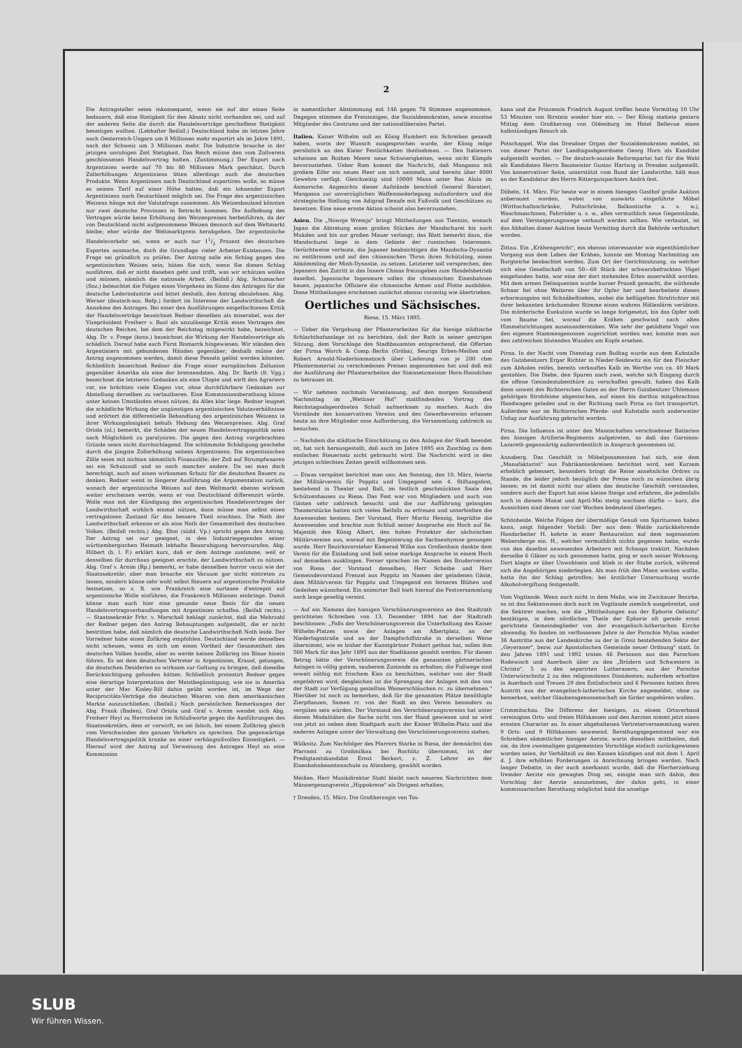2
Die Antragsteller seien inkonsequent, wenn sie auf der einen Seite bedauern, daß eine Stetigkeit für den Absatz nicht vorhanden sei, und auf der anderen Seite die durch die Handelsverträge geschaffene Stetigkeit beseitigen wollten. (Lebhafter Beifall.) Deutschland habe im letzten Jahre nach Oesterreich-Ungarn um 8 Millionen mehr exportirt als im Jahre 1891, nach der Schweiz um 3 Millionen mehr. Die Industrie brauche in der jetzigen unruhigen Zeit Stetigkeit. Das Reich müsse den vom Zollverein geschlossenen Handelsvertrag halten. (Zustimmung.) Der Export nach Argentinien werde auf 70 bis 80 Millionen Mark geschätzt. Durch Zollerhöhungen Argentiniens litten allerdings auch die deutschen Produkte. Wenn Argentinien nach Deutschland exportiren wolle, so müsse es seinen Tarif auf einer Höhe halten, daß ein lohnender Export Argentiniens nach Deutschland möglich sei. Die Frage des argentinischen Weizens hänge mit der Valutafrage zusammen. Als Weizenbauland könnten nur zwei deutsche Provinzen in Betracht kommen. Die Aufhebung des Vertrages würde keine Erhöhung des Weizenpreises herbeiführen, da der von Deutschland nicht aufgenommene Weizen dennoch auf dem Weltmarkt bleibe; eher würde der Weltmarktpreis herabgehen. Der argentinische Handelsverkehr sei, wenn er auch nur 11/2 Prozent des deutschen Exportes ausmache, doch die Grundlage vieler Arbeiter-Existenzen. Die Frage sei gründlich zu prüfen. Der Antrag solle ein Schlag gegen den argentinischen Weizen sein; hüten Sie sich, wenn Sie diesen Schlag ausführen, daß er nicht daneben geht und trifft, was wir schützen wollen und müssen, nämlich die nationale Arbeit. (Beifall.) Abg. Schumacher (Soz.) beleuchtet die Folgen eines Vorgehens im Sinne des Antrages für die deutsche Lederindustrie und bittet deshalb, den Antrag abzulehnen. Abg. Werner (deutsch-soz. Refp.) fordert im Interesse der Landwirthschaft die Annahme des Antrages. Bei einer den Ausführungen eingeflochtenen Kritik der Handelsverträge bezeichnet Redner dieselben als miserabel, was der Vizepräsident Freiherr v. Buol als unzulässige Kritik eines Vertrages des deutschen Reiches, bei dem der Reichstag mitgewirkt habe, bezeichnet. Abg. Dr. v. Frege (kons.) bezeichnet die Wirkung der Handelsverträge als schädlich. Darauf habe auch Fürst Bismarck hingewiesen. Wir ständen den Argentiniern mit gebundenen Händen gegenüber; deshalb müsse der Antrag angenommen werden, damit diese Fesseln gelöst werden könnten. Schließlich bezeichnet Redner die Frage einer europäischen Zollunion gegenüber Amerika als eine der brennendsten. Abg. Dr. Barth (fr. Vgg.) bezeichnet die letzteren Gedanken als eine Utopie und wirft den Agrariern vor, sie brächten viele Klagen vor, ohne durchführbare Gedanken zur Abstellung derselben zu verlautbaren. Eine Kommissionsberathung könne unter keinen Umständen etwas nützen, da Alles klar liege. Redner leugnet die schädliche Wirkung der ungünstigen argentinischen Valutaverhältnisse und erörtert die differentielle Behandlung des argentinischen Weizens in ihrer Wirkungslosigkeit behufs Hebung des Weizenpreises. Abg. Graf Oriola (nl.) bemerkt, die Schäden der neuen Handelsvertragspolitik seien nach Möglichkeit zu paralysiren. Die gegen den Antrag vorgebrachten Gründe seien nicht durchschlagend. Die schlimmste Schädigung geschehe durch die jüngste Zollerhöhung seitens Argentiniens. Die argentinischen Zölle seien mit nichten sämmtlich Finanzzölle; der Zoll auf Strumpfwaaren sei ein Schutzzoll und so noch mancher andere. Da sei man doch berechtigt, auch auf einen wirksamen Schutz für die deutschen Bauern zu denken. Redner weist in längerer Ausführung die Argumentation zurück, wonach der argentinische Weizen auf dem Weltmarkt ebenso wirksam weiter erscheinen werde, wenn er von Deutschland differenzirt würde. Wolle man mit der Kündigung des argentinischen Handelsvertrages der Landwirthschaft wirklich einmal nützen, dann müsse man selbst einen vertragslosen Zustand für das bessere Theil erachten. Die Noth der Landwirthschaft erkenne er als eine Noth der Gesammtheit des deutschen Volkes. (Beifall rechts.) Abg. Ehni (südd. Vp.) spricht gegen den Antrag. Der Antrag sei nur geeignet, in den Industriegegenden seiner württembergischen Heimath lebhafte Beunruhigung hervorzurufen. Abg. Hilbert (b. l. F.) erklärt kurz, daß er dem Antrage zustimme, weil er denselben für durchaus geeignet erachte, der Landwirthschaft zu nützen. Abg. Graf v. Arnim (Rp.) bemerkt, er habe denselben horror vacui wie der Staatssekretär; aber man brauche ein Vacuum gar nicht eintreten zu lassen, sondern könne sehr wohl selbst Steuern auf argentinische Produkte festsetzen, so z. B. wie Frankreich eine surtasee d'entrepot auf argentinische Wolle einführen, die Frankreich Millionen einbringe. Damit könne man auch hier eine gesunde neue Basis für die neuen Handelsvertragsverhandlungen mit Argentinien schaffen. (Beifall rechts.) — Staatssekretär Frhr. v. Marschall beklagt zunächst, daß die Mehrzahl der Redner gegen den Antrag Behauptungen aufgestellt, die er nicht bestritten habe, daß nämlich die deutsche Landwirthschaft Noth leide. Der Vorredner habe einen Zollkrieg empfohlen. Deutschland werde denselben nicht scheuen, wenn es sich um einen Vortheil der Gesammtheit des deutschen Volkes handle, aber es werde keinen Zollkrieg ins Blaue hinein führen. Es sei dem deutschen Vertreter in Argentinien, Krauel, gelungen, die deutschen Desiderien so wirksam zur Geltung zu bringen, daß dieselbe Berücksichtigung gefunden hätten. Schließlich protestirt Redner gegen eine derartige Interpretation der Meistbegünstigung, wie sie in Amerika unter der Mac Kinley-Bill dahin geübt worden ist, im Wege der Reciprocitäts-Verträge die deutschen Waaren von dem amerikanischen Markte auszuschließen. (Beifall.) Nach persönlichen Bemerkungen der Abg. Frank (Baden), Graf Oriola und Graf v. Arnim wendet sich Abg. Freiherr Heyl zu Herrnsheim im Schlußworte gegen die Ausführungen des Staatssekretärs, dem er vorwirft, es sei falsch, bei einem Zollkrieg gleich vom Verschwinden des ganzen Verkehrs zu sprechen. Die gegenwärtige Handelsvertragspolitik kranke an einer verhängnißvollen Einseitigkeit. — Hierauf wird der Antrag auf Verweisung des Antrages Heyl an eine Kommission
in namentlicher Abstimmung mit 146 gegen 78 Stimmen angenommen. Dagegen stimmen die Freisinnigen, die Sozialdemokraten, sowie einzelne Mitglieder des Centrums und der nationalliberalen Partei.
Italien. Kaiser Wilhelm soll an König Humbert ein Schreiben gesandt haben, worin der Wunsch ausgesprochen wurde, der König möge persönlich an den Kieler Festlichkeiten theilnehmen. — Den Italienern scheinen am Rothen Meere neue Schwierigkeiten, wenn nicht Kämpfe bevorzustehen. Ueber Rom kommt die Nachricht, daß Mangassa mit großem Eifer ein neues Heer um sich sammelt, und bereits über 4000 Gewehre verfügt. Gleichzeitig sind 10000 Mann unter Ras Alula im Anmarsche. Angesichts dieser Aufstände beschloß General Baratieri, Mangassa zur unverzüglichen Waffenniederlegung aufzufordern und die strategische Stellung von Adigrad Denafe mit Fußvolk und Geschützen zu besetzen. Eine neue ernste Aktion scheint also bevorzustehen.
Asien. Die „Nowoje Wremja" bringt Mittheilungen aus Tientsin, wonach Japan die Abtretung eines großen Stückes der Mandschurei bis nach Mukden und bis zur großen Mauer verlangt; das Blatt bemerkt dazu, die Mandschurei liege in dem Gebiete der russischen Interessen. Gerüchtweise verlaute, die Japaner beabsichtigen die Mandschu-Dynastie zu entthronen und auf den chinesischen Thron ihren Schützling, einen Abkömmling der Minh-Dynastie, zu setzen. Letzterer soll versprechen, den Japanern den Zutritt in das Innere Chinas freizugeben zum Handelsbetrieb daselbst. Japanische Ingenieure sollen die chinesischen Eisenbahnen bauen, japanische Offiziere die chinesische Armee und Flotte ausbilden. Diese Mittheilungen erscheinen zunächst ebenso vorzeitig wie übertrieben.
Oertliches und Sächsisches.
Riesa, 15. März 1895.
— Ueber die Vergebung der Pflasterarbeiten für die hiesige städtische Schlachthofsanlage ist zu berichten, daß der Rath in seiner gestrigen Sitzung, dem Vorschlage des Stadtbauamtes entsprechend, die Offerten der Firma Worch & Comp.-Berlin (Gröba), Seurigs Erben-Meißen und Robert Arnold-Niederlommatzsch über Lieferung von je 200 cbm Pflastermaterial zu verschiedenen Preisen angenommen hat und daß mit der Ausführung der Pflasterarbeiten der Steinsetzmeister Horn-Haindchen zu betrauen ist.
— Wir nehmen nochmals Veranlassung, auf den morgen Sonnabend Nachmittag im „Wettiner Hof" stattfindenden Vortrag des Reichstagsabgeordneten Schall aufmerksam zu machen. Auch die Vorstände des konservativen Vereins und des Gewerbevereins erlassen heute an ihre Mitglieder eine Aufforderung, die Versammlung zahlreich zu besuchen.
— Nachdem die städtische Einschätzung zu den Anlagen der Stadt beendet ist, hat sich herausgestellt, daß auch im Jahre 1895 ein Zuschlag zu dem einfachen Steuersatz nicht gebraucht wird. Die Nachricht wird in den jetzigen schlechten Zeiten gewiß willkommen sein.
— Etwas verspätet berichtet man uns: Am Sonntag, den 10. März, feierte der Militärverein für Poppitz und Umgegend sein 4. Stiftungsfest, bestehend in Theater und Ball, im festlich geschmückten Saale des Schützenhauses zu Riesa. Das Fest war von Mitgliedern und auch von Gästen sehr zahlreich besucht und die zur Aufführung gelangten Theaterstücke hatten sich vielen Beifalls zu erfreuen und unterhielten die Anwesenden bestens. Der Vorstand, Herr Moritz Hennig, begrüßte die Anwesenden und brachte zum Schluß seiner Ansprache ein Hoch auf Se. Majestät den König Albert, den hohen Protektor der sächsischen Militärvereine aus, worauf mit Begeisterung die Sachsenhymne gesungen wurde. Herr Bezirksvorsteher Kamerad Wilke aus Großenhain dankte dem Verein für die Einladung und ließ seine markige Ansprache in einem Hoch auf denselben ausklingen. Ferner sprachen im Namen des Brudervereins von Riesa der Vorstand desselben, Herr Scheibe und Herr Gemeindevorstand Frenzel aus Poppitz im Namen der geladenen Gäste, dem Militärverein für Poppitz und Umgegend ein ferneres Blühen und Gedeihen wünschend. Ein animirter Ball hielt hierauf die Festversammlung noch lange gesellig vereint.
— Auf ein Namens des hiesigen Verschönerungsvereins an den Stadtrath gerichtetes Schreiben von 13. Dezember 1894 hat der Stadtrath beschlossen: „Falls der Verschönerungsverein die Unterhaltung des Kaiser Wilhelm-Platzes sowie der Anlagen am Albertplatz, an der Niederlagsstraße und an der Dampfschiffstraße in derselben Weise übernimmt, wie es bisher der Kunstgärtner Pinkert gethan hat, sollen ihm 500 Mark für das Jahr 1895 aus der Stadtkasse gezahlt werden. Für diesen Betrag hätte der Verschönerungsverein die genannten gärtnerischen Anlagen in völlig gutem, sauberem Zustande zu erhalten; die Fußwege sind soweit nöthig mit frischem Kies zu beschütten, welcher von der Stadt angefahren wird; desgleichen ist die Sprengung der Anlagen mit den von der Stadt zur Verfügung gestellten Wasserschläuchen rc. zu übernehmen." Hierüber ist noch zu bemerken, daß für die genannten Plätze benöthigte Zierpflanzen, Samen rc. von der Stadt an den Verein besonders zu vergüten sein würden. Der Vorstand des Verschönerungsvereins hat unter diesen Modalitäten die Sache nicht von der Hand gewiesen und so wird von jetzt an neben dem Stadtpark auch der Kaiser Wilhelm-Platz und die anderen Anlagen unter der Verwaltung des Verschönerungsvereins stehen.
Wülknitz. Zum Nachfolger des Pfarrers Starke in Riesa, der demnächst das Pfarramt zu Großmilkau bei Rochlitz übernimmt, ist der Predigtamtskandidat Ernst Beckert, z. Z. Lehrer an der Eisenbahnbeamtenschule zu Altenberg, gewählt worden.
Meißen. Herr Musikdirektor Stahl bleibt nach neueren Nachrichten dem Männergesangverein „Hippokrene" als Dirigent erhalten.
† Dresden, 15. März. Die Großherzogin von Tos-
kana und die Prinzessin Friedrich August treffen heute Vormittag 10 Uhr 53 Minuten von Birstein wieder hier ein. — Der König stattete gestern Mittag dem Großherzog von Oldenburg im Hotel Bellevue einen halbstündigen Besuch ab.
Potschappel. Wie das Dresdner Organ der Sozialdemokraten meldet, ist von dieser Partei der Landtagsabgeordnete Georg Horn als Kandidat aufgestellt worden. — Die deutsch-soziale Reformpartei hat für die Wahl als Kandidaten Herrn Baumeister Gustav Hartwig in Dresden aufgestellt. Von konservativer Seite, unterstützt vom Bund der Landwirthe, hält man an der Kandidatur des Herrn Rittergutspachters Andrä fest.
Döbeln, 14. März. Für heute war in einem hiesigen Gasthof große Auktion anberaumt worden, wobei von auswärts eingeführte Möbel (Wirthschaftsschränke, Pultschränke, Balkontische u. s. w.), Waschmaschinen, Fahrräder u. s. w., alles vermuthlich neue Gegenstände, auf dem Versteigerungswege verkauft werden sollten. Wie verlautet, ist das Abhalten dieser Auktion heute Vormittag durch die Behörde verhindert worden.
Zittau. Ein „Krähengericht", ein ebenso interessanter wie eigenthümlicher Vorgang aus dem Leben der Krähen, konnte am Montag Nachmittag am Burgteiche beobachtet werden. Zum Ort der Gerichtssitzung, zu welcher sich eine Gesellschaft von 50—60 Stück der schwarzbefrackten Vögel eingefunden hatte, war eine der dort stehenden Erlen auserwählt worden. Mit dem armen Delinquenten wurde kurzer Prozeß gemacht, die wüthende Schaar fiel ohne Weiteres über ihr Opfer her und bearbeitete dieses erbarmungslos mit Schnäbelhieben, wobei die beflügelten Strafrichter mit ihrer bekannten krächzenden Stimme einen wahren Höllenlärm verübten. Die mörderische Exekution wurde so lange fortgesetzt, bis das Opfer todt vom Baume fiel, worauf die Krähen geschwind nach allen Himmelsrichtungen auseinanderstoben. Wie sehr der getödtete Vogel von den eigenen Stammesgenossen zugerichtet worden war, konnte man aus den zahlreichen blutenden Wunden am Kopfe ersehen.
Pirna. In der Nacht vom Dienstag zum Bußtag wurde aus dem Kuhstalle des Gutsbesitzers Ergar Richter in Nieder-Seidewitz ein für den Fleischer zum Abholen reifes, bereits verkauftes Kalb im Werthe von ca. 40 Mark gestohlen. Die Diebe, den Spuren nach zwei, welche sich Eingang durch die offene Gesindestubenthüre zu verschaffen gewußt, haben das Kalb dann unweit des Richterschen Gutes an der Herrn Gutsbesitzer Uhlemann gehörigen Strohfeime abgestochen, auf einen bis dorthin mitgebrachten Handwagen geladen und in der Richtung nach Pirna zu fort transportirt. Außerdem war im Richterschen Pferde- und Kuhstalle noch anderweiter Unfug zur Ausführung gebracht worden.
Pirna. Die Influenza ist unter den Mannschaften verschiedener Batterien des hiesigen Artillerie-Regiments aufgetreten, so daß das Garnison-Lazareth gegenwärtig außerordentlich in Anspruch genommen ist.
Annaberg. Das Geschäft in Möbelposamenten hat sich, wie dem „Manufakturist" aus Fabrikantenkreisen berichtet wird, seit Kurzem erheblich gebessert, besonders bringt die Reise ansehnliche Ordres zu Stande, die leider jedoch bezüglich der Preise noch zu wünschen übrig lassen; es ist damit nicht nur allein das deutsche Geschäft verstanden, sondern auch der Export hat eine kleine Steige und erfahren, die jedenfalls noch in diesem Monat und April-Mai stetig wachsen dürfte — kurz, die Aussichten sind denen vor vier Wochen bedeutend überlegen.
Schönheide. Welche Folgen der übermäßige Genuß von Spirituosen haben kann, zeigt folgender Vorfall: Der aus dem Walde zurückkehrende Handarbeiter H. kehrte in einer Restauration auf dem sogenannten Webersberge ein. H., welcher vermuthlich nichts gegessen hatte, wurde von den daselbst anwesenden Arbeitern mit Schnaps traktirt. Nachdem derselbe 6 Gläser zu sich genommen hatte, ging er nach seiner Wohnung. Dort klagte er über Unwohlsein und blieb in der Stube zurück, während sich die Angehörigen niederlegten. Als man früh den Mann wecken wollte, hatte ihn der Schlag getroffen; bei ärztlicher Untersuchung wurde Alkoholvergiftung festgestellt.
Vom Vogtlande. Wenn auch nicht in dem Maße, wie im Zwickauer Bezirke, so ist das Sektenwesen doch auch im Vogtlande ziemlich ausgebreitet, und die Sektirer machen, wie die „Mittheilungen aus der Ephorie Oelsnitz" bestätigen, in dem nördlichen Theile der Ephorie oft gerade ernst gerichtete Gemeindeglieder von der evangelisch-lutherischen Kirche abwendig. So fanden im verflossenen Jahre in der Parochie Mylau wieder 36 Austritte aus der Landeskirche zu der in Greiz bestehenden Sekte der „Geyeraner", bezw. zur Apostolischen Gemeinde neuer Ordnung" statt. In den Jahren 1891 und 1892 traten 46 Personen aus den Parochien Rodewisch und Auerbach über zu den „Brüdern und Schwestern in Christo", 5 zu den separirten Lutheranern; aus der Parochie Unterwürschnitz 2 zu den religionslosen Dissidenten; außerdem erhielten in Auerbach und Treuen 29 den Entlaßschein und 6 Personen hatten ihren Austritt aus der evangelisch-lutherischen Kirche angemeldet, ohne zu bemerken, welcher Glaubensgenossenschaft sie fürder angehören wollen.
Crimmitschau. Die Differenz der hiesigen, zu einem Ortsverband vereinigten Orts- und freien Hilfskassen und den Aerzten nimmt jetzt einen ernsten Character an. In einer abgehaltenen Vertreterversammlung waren 9 Orts- und 9 Hilfskassen anwesend. Berathungsgegenstand war ein Schreiben sämmtlicher hiesiger Aerzte, worin dieselben mittheilen, daß sie, da ihre zweimaligen gutgemeinten Vorschläge einfach zurückgewiesen worden seien, ihr Verhältniß zu den Kassen kündigen und mit dem 1. April d. J. ihre erhöhten Forderungen in Anrechnung bringen werden. Nach langer Debatte, in der auch anerkannt wurde, daß die Hierherziehung fremder Aerzte ein gewagtes Ding sei, einigte man sich dahin, den Vorschlag der Aerzte anzunehmen, der dahin geht, in einer kommissarischen Berathung möglichst bald die unselige
SLUB
Wir führen Wissen.